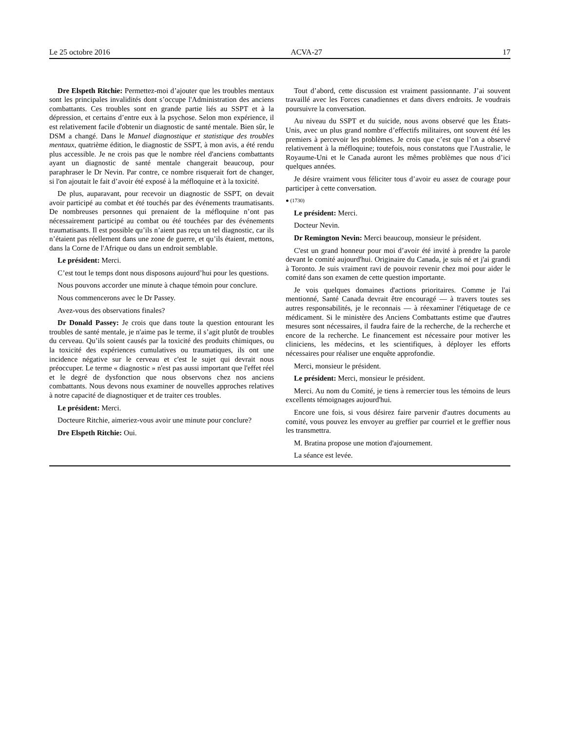Le 25 octobre 2016 ACVA-27 17
Dre Elspeth Ritchie: Permettez-moi d’ajouter que les troubles mentaux sont les principales invalidités dont s’occupe l'Administration des anciens combattants. Ces troubles sont en grande partie liés au SSPT et à la dépression, et certains d’entre eux à la psychose. Selon mon expérience, il est relativement facile d'obtenir un diagnostic de santé mentale. Bien sûr, le DSM a changé. Dans le Manuel diagnostique et statistique des troubles mentaux, quatrième édition, le diagnostic de SSPT, à mon avis, a été rendu plus accessible. Je ne crois pas que le nombre réel d'anciens combattants ayant un diagnostic de santé mentale changerait beaucoup, pour paraphraser le Dr Nevin. Par contre, ce nombre risquerait fort de changer, si l'on ajoutait le fait d’avoir été exposé à la méfloquine et à la toxicité.
De plus, auparavant, pour recevoir un diagnostic de SSPT, on devait avoir participé au combat et été touchés par des événements traumatisants. De nombreuses personnes qui prenaient de la méfloquine n’ont pas nécessairement participé au combat ou été touchées par des événements traumatisants. Il est possible qu’ils n’aient pas reçu un tel diagnostic, car ils n’étaient pas réellement dans une zone de guerre, et qu’ils étaient, mettons, dans la Corne de l'Afrique ou dans un endroit semblable.
Le président: Merci.
C’est tout le temps dont nous disposons aujourd’hui pour les questions.
Nous pouvons accorder une minute à chaque témoin pour conclure.
Nous commencerons avec le Dr Passey.
Avez-vous des observations finales?
Dr Donald Passey: Je crois que dans toute la question entourant les troubles de santé mentale, je n'aime pas le terme, il s’agit plutôt de troubles du cerveau. Qu’ils soient causés par la toxicité des produits chimiques, ou la toxicité des expériences cumulatives ou traumatiques, ils ont une incidence négative sur le cerveau et c'est le sujet qui devrait nous préoccuper. Le terme « diagnostic » n'est pas aussi important que l'effet réel et le degré de dysfonction que nous observons chez nos anciens combattants. Nous devons nous examiner de nouvelles approches relatives à notre capacité de diagnostiquer et de traiter ces troubles.
Le président: Merci.
Docteure Ritchie, aimeriez-vous avoir une minute pour conclure?
Dre Elspeth Ritchie: Oui.
Tout d’abord, cette discussion est vraiment passionnante. J’ai souvent travaillé avec les Forces canadiennes et dans divers endroits. Je voudrais poursuivre la conversation.
Au niveau du SSPT et du suicide, nous avons observé que les États-Unis, avec un plus grand nombre d’effectifs militaires, ont souvent été les premiers à percevoir les problèmes. Je crois que c’est que l’on a observé relativement à la méfloquine; toutefois, nous constatons que l'Australie, le Royaume-Uni et le Canada auront les mêmes problèmes que nous d’ici quelques années.
Je désire vraiment vous féliciter tous d’avoir eu assez de courage pour participer à cette conversation.
● (1730)
Le président: Merci.
Docteur Nevin.
Dr Remington Nevin: Merci beaucoup, monsieur le président.
C'est un grand honneur pour moi d’avoir été invité à prendre la parole devant le comité aujourd'hui. Originaire du Canada, je suis né et j'ai grandi à Toronto. Je suis vraiment ravi de pouvoir revenir chez moi pour aider le comité dans son examen de cette question importante.
Je vois quelques domaines d'actions prioritaires. Comme je l'ai mentionné, Santé Canada devrait être encouragé — à travers toutes ses autres responsabilités, je le reconnais — à réexaminer l'étiquetage de ce médicament. Si le ministère des Anciens Combattants estime que d'autres mesures sont nécessaires, il faudra faire de la recherche, de la recherche et encore de la recherche. Le financement est nécessaire pour motiver les cliniciens, les médecins, et les scientifiques, à déployer les efforts nécessaires pour réaliser une enquête approfondie.
Merci, monsieur le président.
Le président: Merci, monsieur le président.
Merci. Au nom du Comité, je tiens à remercier tous les témoins de leurs excellents témoignages aujourd'hui.
Encore une fois, si vous désirez faire parvenir d'autres documents au comité, vous pouvez les envoyer au greffier par courriel et le greffier nous les transmettra.
M. Bratina propose une motion d'ajournement.
La séance est levée.